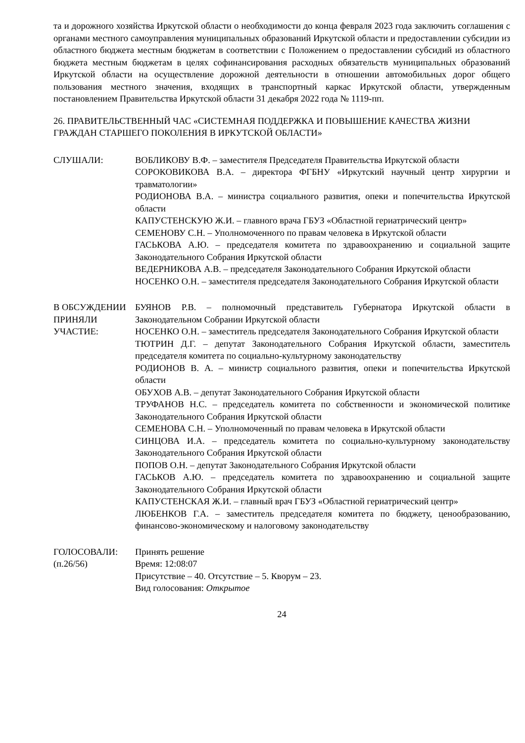та и дорожного хозяйства Иркутской области о необходимости до конца февраля 2023 года заключить соглашения с органами местного самоуправления муниципальных образований Иркутской области и предоставлении субсидии из областного бюджета местным бюджетам в соответствии с Положением о предоставлении субсидий из областного бюджета местным бюджетам в целях софинансирования расходных обязательств муниципальных образований Иркутской области на осуществление дорожной деятельности в отношении автомобильных дорог общего пользования местного значения, входящих в транспортный каркас Иркутской области, утвержденным постановлением Правительства Иркутской области 31 декабря 2022 года № 1119-пп.
26. ПРАВИТЕЛЬСТВЕННЫЙ ЧАС «СИСТЕМНАЯ ПОДДЕРЖКА И ПОВЫШЕНИЕ КАЧЕСТВА ЖИЗНИ ГРАЖДАН СТАРШЕГО ПОКОЛЕНИЯ В ИРКУТСКОЙ ОБЛАСТИ»
СЛУШАЛИ: ВОБЛИКОВУ В.Ф. – заместителя Председателя Правительства Иркутской области
СОРОКОВИКОВА В.А. – директора ФГБНУ «Иркутский научный центр хирургии и травматологии»
РОДИОНОВА В.А. – министра социального развития, опеки и попечительства Иркутской области
КАПУСТЕНСКУЮ Ж.И. – главного врача ГБУЗ «Областной гериатрический центр»
СЕМЕНОВУ С.Н. – Уполномоченного по правам человека в Иркутской области
ГАСЬКОВА А.Ю. – председателя комитета по здравоохранению и социальной защите Законодательного Собрания Иркутской области
ВЕДЕРНИКОВА А.В. – председателя Законодательного Собрания Иркутской области
НОСЕНКО О.Н. – заместителя председателя Законодательного Собрания Иркутской области
В ОБСУЖДЕНИИ ПРИНЯЛИ УЧАСТИЕ:
БУЯНОВ Р.В. – полномочный представитель Губернатора Иркутской области в Законодательном Собрании Иркутской области
НОСЕНКО О.Н. – заместитель председателя Законодательного Собрания Иркутской области
ТЮТРИН Д.Г. – депутат Законодательного Собрания Иркутской области, заместитель председателя комитета по социально-культурному законодательству
РОДИОНОВ В. А. – министр социального развития, опеки и попечительства Иркутской области
ОБУХОВ А.В. – депутат Законодательного Собрания Иркутской области
ТРУФАНОВ Н.С. – председатель комитета по собственности и экономической политике Законодательного Собрания Иркутской области
СЕМЕНОВА С.Н. – Уполномоченный по правам человека в Иркутской области
СИНЦОВА И.А. – председатель комитета по социально-культурному законодательству Законодательного Собрания Иркутской области
ПОПОВ О.Н. – депутат Законодательного Собрания Иркутской области
ГАСЬКОВ А.Ю. – председатель комитета по здравоохранению и социальной защите Законодательного Собрания Иркутской области
КАПУСТЕНСКАЯ Ж.И. – главный врач ГБУЗ «Областной гериатрический центр»
ЛЮБЕНКОВ Г.А. – заместитель председателя комитета по бюджету, ценообразованию, финансово-экономическому и налоговому законодательству
ГОЛОСОВАЛИ:
(п.26/56)
Принять решение
Время: 12:08:07
Присутствие – 40. Отсутствие – 5. Кворум – 23.
Вид голосования: Открытое
24